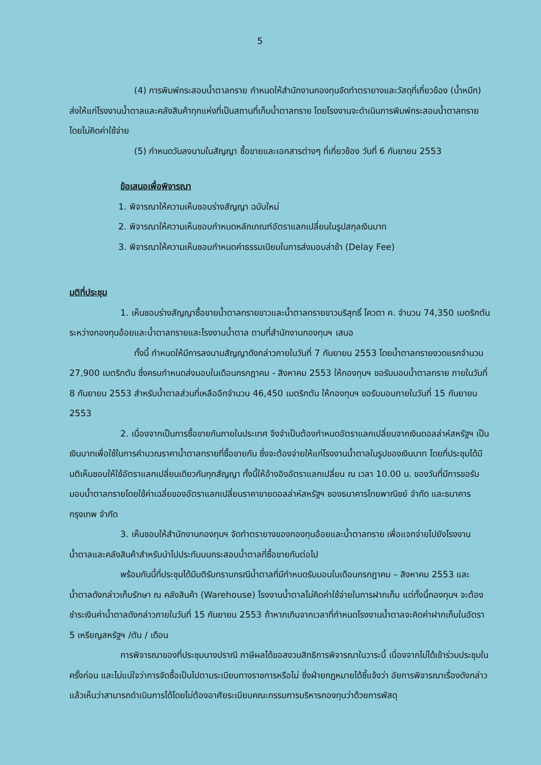5
(4) การพิมพ์กระสอบน้ำตาลทราย กำหนดให้สำนักงานกองทุนจัดทำตรายางและวัสดุที่เกี่ยวข้อง (น้ำหมึก) ส่งให้แก่โรงงานน้ำตาลและคลังสินค้าทุกแห่งที่เป็นสถานที่เก็บน้ำตาลทราย โดยโรงงานจะดำเนินการพิมพ์กระสอบน้ำตาลทรายโดยไม่คิดค่าใช้จ่าย
(5) กำหนดวันลงนามในสัญญา ซื้อขายและเอกสารต่างๆ ที่เกี่ยวข้อง วันที่ 6 กันยายน 2553
ข้อเสนอเพื่อพิจารณา
1. พิจารณาให้ความเห็นชอบร่างสัญญา ฉบับใหม่
2. พิจารณาให้ความเห็นชอบกำหนดหลักเกณฑ์อัตราแลกเปลี่ยนในรูปสกุลเงินบาท
3. พิจารณาให้ความเห็นชอบกำหนดค่าธรรมเนียมในการส่งมอบล่าช้า (Delay Fee)
มติที่ประชุม
1. เห็นชอบร่างสัญญาซื้อขายน้ำตาลทรายขาวและน้ำตาลทรายขาวบริสุทธิ์ โควตา ค. จำนวน 74,350 เมตริกตัน ระหว่างกองทุนอ้อยและน้ำตาลทรายและโรงงานน้ำตาล ตามที่สำนักงานกองทุนฯ เสนอ
ทั้งนี้ กำหนดให้มีการลงนามสัญญาดังกล่าวภายในวันที่ 7 กันยายน 2553 โดยน้ำตาลทรายงวดแรกจำนวน 27,900 เมตริกตัน ซึ่งครบกำหนดส่งมอบในเดือนกรกฎาคม - สิงหาคม 2553 ให้กองทุนฯ ขอรับมอบน้ำตาลทราย ภายในวันที่ 8 กันยายน 2553 สำหรับน้ำตาลส่วนที่เหลืออีกจำนวน 46,450 เมตริกตัน ให้กองทุนฯ ขอรับมอบภายในวันที่ 15 กันยายน 2553
2. เนื่องจากเป็นการซื้อขายกันภายในประเทศ จึงจำเป็นต้องกำหนดอัตราแลกเปลี่ยนจากเงินดอลล่าห์สหรัฐฯ เป็นเงินบาทเพื่อใช้ในการคำนวณราคาน้ำตาลทรายที่ซื้อขายกัน ซึ่งจะต้องจ่ายให้แก่โรงงานน้ำตาลในรูปของเงินบาท โดยที่ประชุมได้มีมติเห็นชอบให้ใช้อัตราแลกเปลี่ยนเดียวกันทุกสัญญา ทั้งนี้ให้อ้างอิงอัตราแลกเปลี่ยน ณ เวลา 10.00 น. ของวันที่มีการขอรับมอบน้ำตาลทรายโดยใช้ค่าเฉลี่ยของอัตราแลกเปลี่ยนราคาขายดอลล่าห์สหรัฐฯ ของธนาคารไทยพาณิชย์ จำกัด และธนาคารกรุงเทพ จำกัด
3. เห็นชอบให้สำนักงานกองทุนฯ จัดทำตรายางของกองทุนอ้อยและน้ำตาลทราย เพื่อแจกจ่ายไปยังโรงงานน้ำตาลและคลังสินค้าสำหรับนำไปประทับบนกระสอบน้ำตาลที่ซื้อขายกันต่อไป
พร้อมกันนี้ที่ประชุมได้มีมติรับทราบกรณีน้ำตาลที่มีกำหนดรับมอบในเดือนกรกฎาคม – สิงหาคม 2553 และน้ำตาลดังกล่าวเก็บรักษา ณ คลังสินค้า (Warehouse) โรงงานน้ำตาลไม่คิดค่าใช้จ่ายในการฝากเก็บ แต่ทั้งนี้กองทุนฯ จะต้องชำระเงินค่าน้ำตาลดังกล่าวภายในวันที่ 15 กันยายน 2553 ถ้าหากเกินจากเวลาที่กำหนดโรงงานน้ำตาลจะคิดค่าฝากเก็บในอัตรา 5 เหรียญสหรัฐฯ /ตัน / เดือน
การพิจารณาของที่ประชุมนางปราณี ภาษีผลได้ขอสงวนสิทธิการพิจารณาในวาระนี้ เนื่องจากไม่ได้เข้าร่วมประชุมในครั้งก่อน และไม่แน่ใจว่าการจัดซื้อเป็นไปตามระเบียบทางราชการหรือไม่ ซึ่งฝ่ายกฎหมายได้ชี้แจ้งว่า อัยการพิจารณาเรื่องดังกล่าวแล้วเห็นว่าสามารถดำเนินการได้โดยไม่ต้องอาศัยระเบียบคณะกรรมการบริหารกองทุนว่าด้วยการพัสดุ